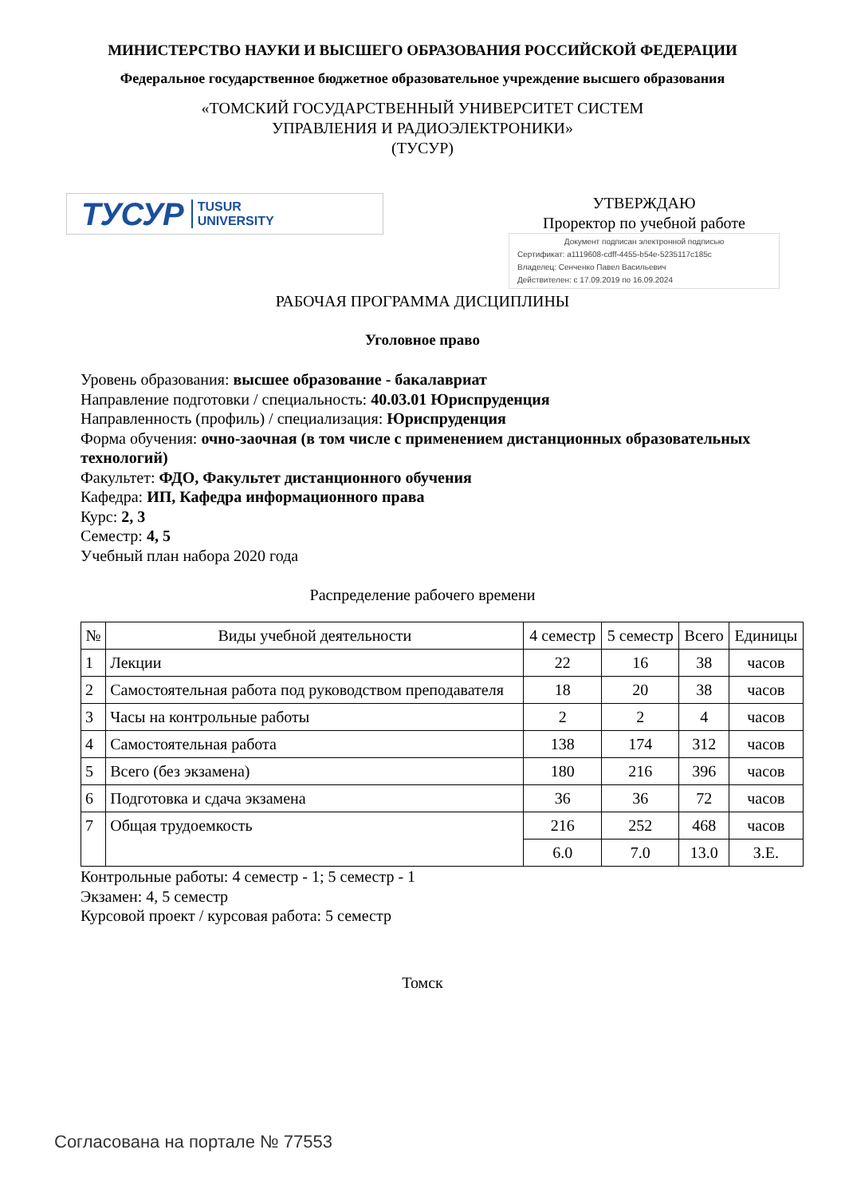МИНИСТЕРСТВО НАУКИ И ВЫСШЕГО ОБРАЗОВАНИЯ РОССИЙСКОЙ ФЕДЕРАЦИИ
Федеральное государственное бюджетное образовательное учреждение высшего образования
«ТОМСКИЙ ГОСУДАРСТВЕННЫЙ УНИВЕРСИТЕТ СИСТЕМ
УПРАВЛЕНИЯ И РАДИОЭЛЕКТРОНИКИ»
(ТУСУР)
ТУСУР TUSUR
UNIVERSITY
УТВЕРЖДАЮ
Проректор по учебной работе
Документ подписан электронной подписью
Сертификат: a1119608-cdff-4455-b54e-5235117c185c
Владелец: Сенченко Павел Васильевич
Действителен: с 17.09.2019 по 16.09.2024
РАБОЧАЯ ПРОГРАММА ДИСЦИПЛИНЫ
Уголовное право
Уровень образования: высшее образование - бакалавриат
Направление подготовки / специальность: 40.03.01 Юриспруденция
Направленность (профиль) / специализация: Юриспруденция
Форма обучения: очно-заочная (в том числе с применением дистанционных образовательных технологий)
Факультет: ФДО, Факультет дистанционного обучения
Кафедра: ИП, Кафедра информационного права
Курс: 2, 3
Семестр: 4, 5
Учебный план набора 2020 года
Распределение рабочего времени
| № | Виды учебной деятельности | 4 семестр | 5 семестр | Всего | Единицы |
| --- | --- | --- | --- | --- | --- |
| 1 | Лекции | 22 | 16 | 38 | часов |
| 2 | Самостоятельная работа под руководством преподавателя | 18 | 20 | 38 | часов |
| 3 | Часы на контрольные работы | 2 | 2 | 4 | часов |
| 4 | Самостоятельная работа | 138 | 174 | 312 | часов |
| 5 | Всего (без экзамена) | 180 | 216 | 396 | часов |
| 6 | Подготовка и сдача экзамена | 36 | 36 | 72 | часов |
| 7 | Общая трудоемкость | 216 | 252 | 468 | часов |
| | | 6.0 | 7.0 | 13.0 | З.Е. |
Контрольные работы: 4 семестр - 1; 5 семестр - 1
Экзамен: 4, 5 семестр
Курсовой проект / курсовая работа: 5 семестр
Томск
Согласована на портале № 77553